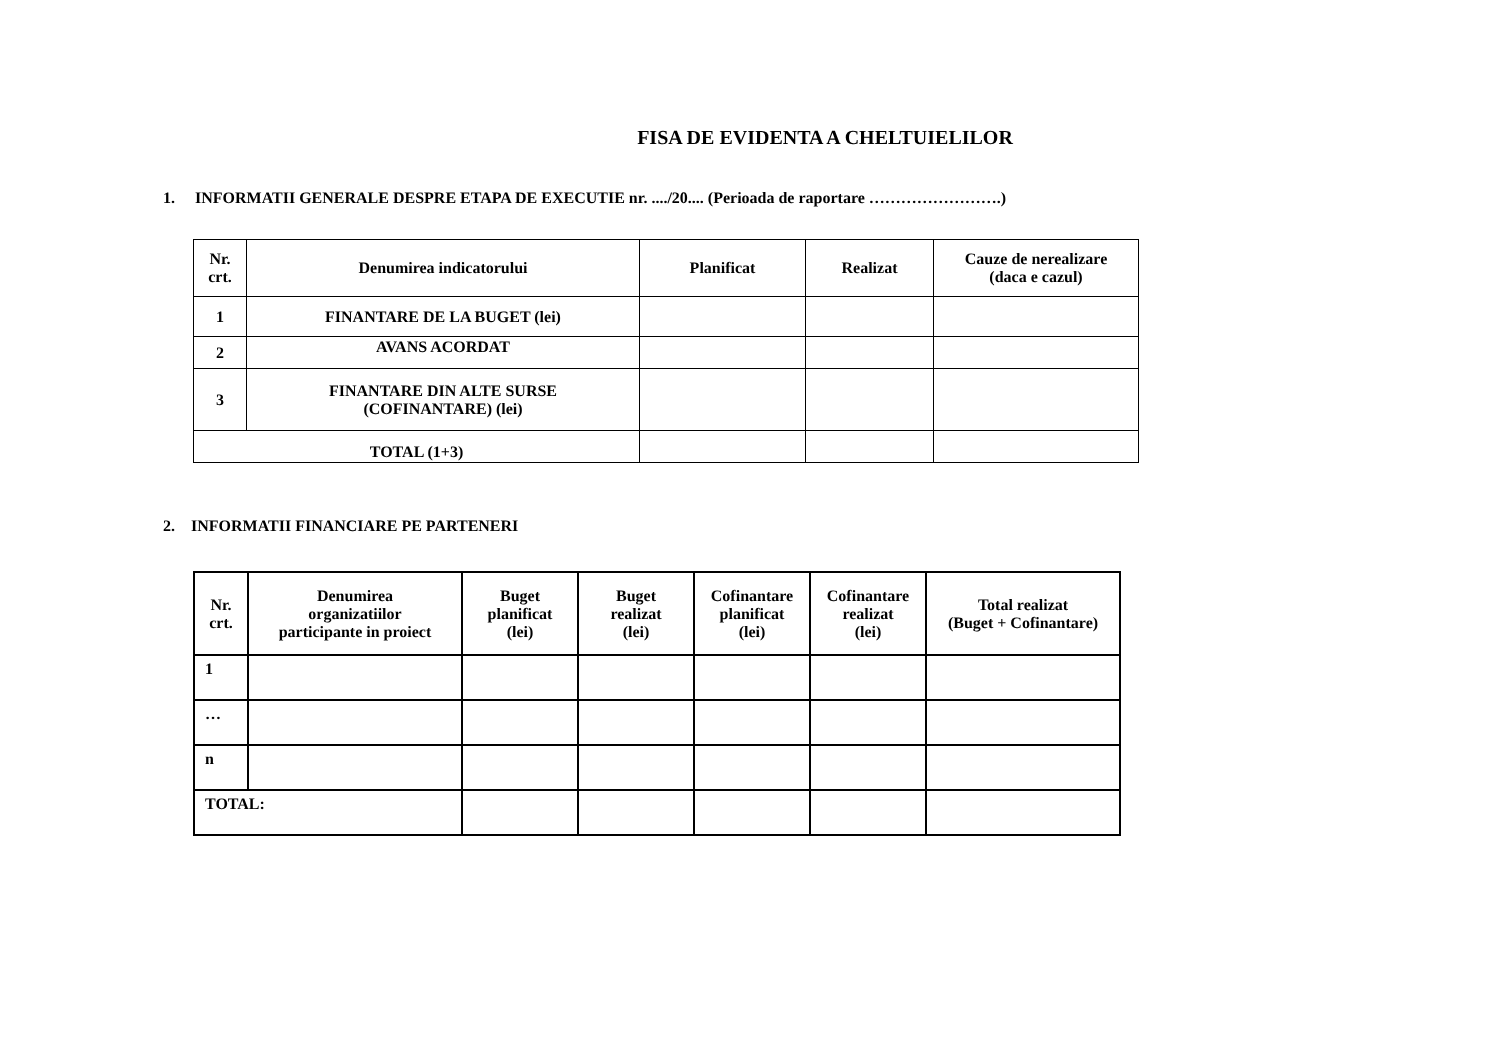FISA DE EVIDENTA A CHELTUIELILOR
1. INFORMATII GENERALE DESPRE ETAPA DE EXECUTIE nr. ..../20.... (Perioada de raportare …………………….)
| Nr. crt. | Denumirea indicatorului | Planificat | Realizat | Cauze de nerealizare (daca e cazul) |
| --- | --- | --- | --- | --- |
| 1 | FINANTARE DE LA BUGET (lei) | | | |
| 2 | AVANS ACORDAT | | | |
| 3 | FINANTARE DIN ALTE SURSE (COFINANTARE) (lei) | | | |
| TOTAL (1+3) | | | | |
2. INFORMATII FINANCIARE PE PARTENERI
| Nr. crt. | Denumirea organizatiilor participante in proiect | Buget planificat (lei) | Buget realizat (lei) | Cofinantare planificat (lei) | Cofinantare realizat (lei) | Total realizat (Buget + Cofinantare) |
| --- | --- | --- | --- | --- | --- | --- |
| 1 | | | | | | |
| … | | | | | | |
| n | | | | | | |
| TOTAL: | | | | | | |